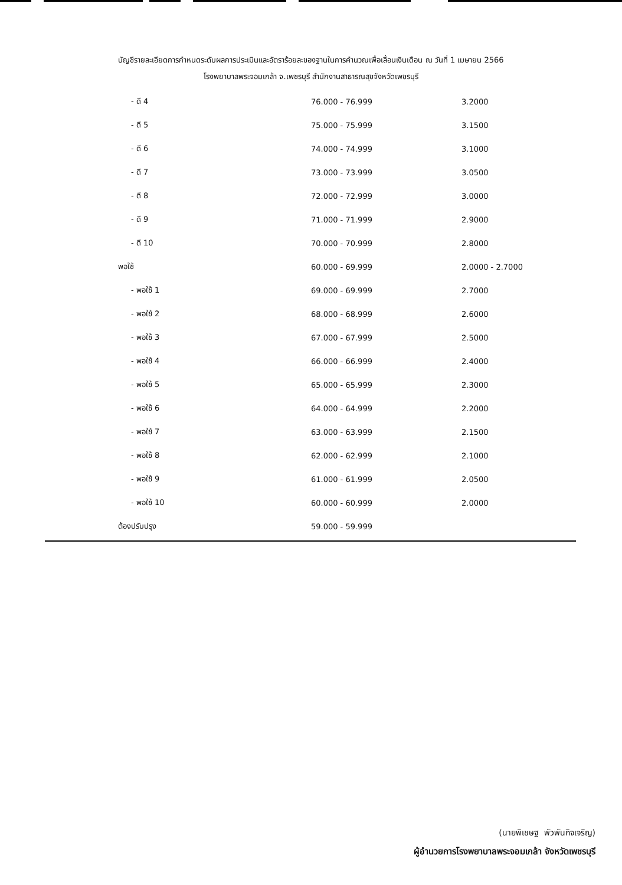บัญชีรายละเอียดการกำหนดระดับผลการประเมินและอัตราร้อยละของฐานในการคำนวณเพื่อเลื่อนเงินเดือน ณ วันที่ 1 เมษายน 2566
โรงพยาบาลพระจอมเกล้า จ.เพชรบุรี สำนักงานสาธารณสุขจังหวัดเพชรบุรี
| - ดี 4 | 76.000 - 76.999 | 3.2000 |
| - ดี 5 | 75.000 - 75.999 | 3.1500 |
| - ดี 6 | 74.000 - 74.999 | 3.1000 |
| - ดี 7 | 73.000 - 73.999 | 3.0500 |
| - ดี 8 | 72.000 - 72.999 | 3.0000 |
| - ดี 9 | 71.000 - 71.999 | 2.9000 |
| - ดี 10 | 70.000 - 70.999 | 2.8000 |
| พอใช้ | 60.000 - 69.999 | 2.0000 - 2.7000 |
| - พอใช้ 1 | 69.000 - 69.999 | 2.7000 |
| - พอใช้ 2 | 68.000 - 68.999 | 2.6000 |
| - พอใช้ 3 | 67.000 - 67.999 | 2.5000 |
| - พอใช้ 4 | 66.000 - 66.999 | 2.4000 |
| - พอใช้ 5 | 65.000 - 65.999 | 2.3000 |
| - พอใช้ 6 | 64.000 - 64.999 | 2.2000 |
| - พอใช้ 7 | 63.000 - 63.999 | 2.1500 |
| - พอใช้ 8 | 62.000 - 62.999 | 2.1000 |
| - พอใช้ 9 | 61.000 - 61.999 | 2.0500 |
| - พอใช้ 10 | 60.000 - 60.999 | 2.0000 |
| ต้องปรับปรุง | 59.000 - 59.999 | |
(นายพิเชษฐ พัวพันกิจเจริญ)
ผู้อำนวยการโรงพยาบาลพระจอมเกล้า จังหวัดเพชรบุรี